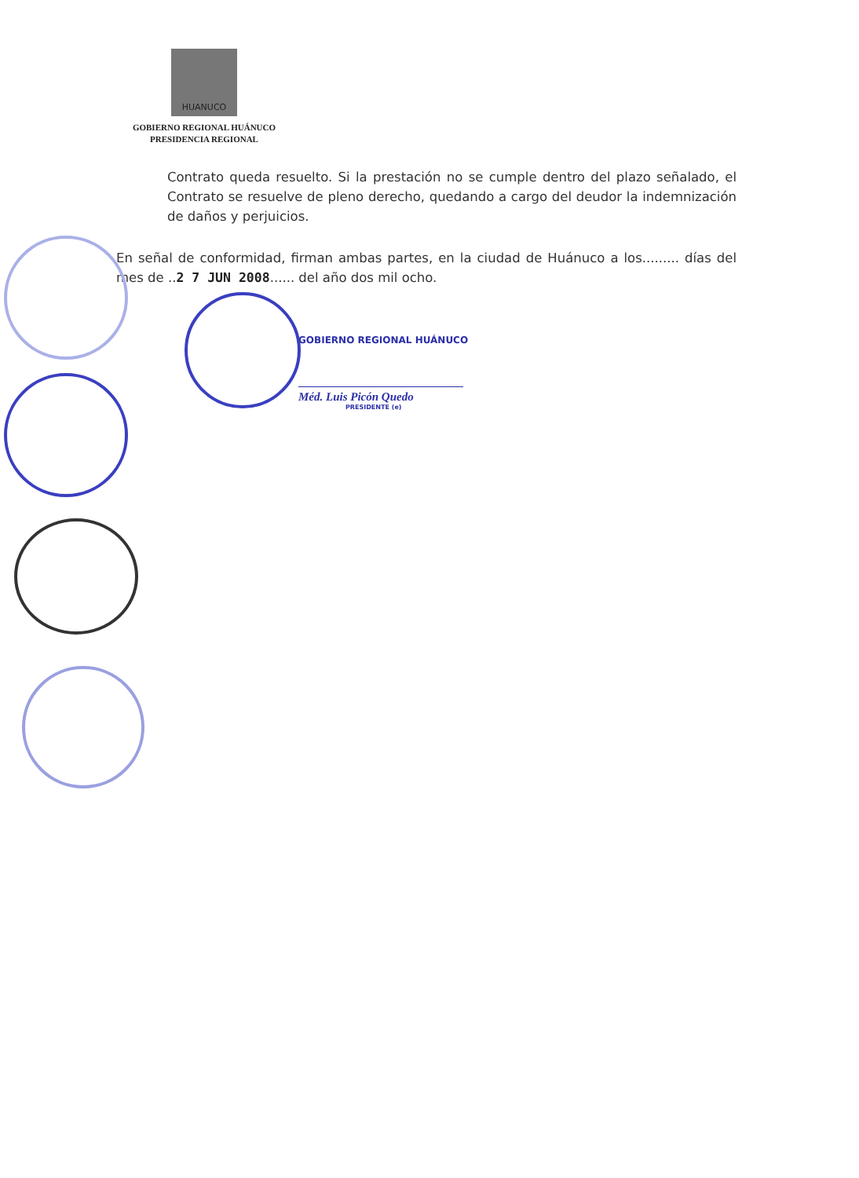HUANUCO
GOBIERNO REGIONAL HUÁNUCO
PRESIDENCIA REGIONAL
Contrato queda resuelto. Si la prestación no se cumple dentro del plazo señalado, el Contrato se resuelve de pleno derecho, quedando a cargo del deudor la indemnización de daños y perjuicios.
En señal de conformidad, firman ambas partes, en la ciudad de Huánuco a los......... días del mes de ..2 7 JUN 2008...... del año dos mil ocho.
GOBIERNO REGIONAL HUÁNUCO
Méd. Luis Picón Quedo
PRESIDENTE (e)